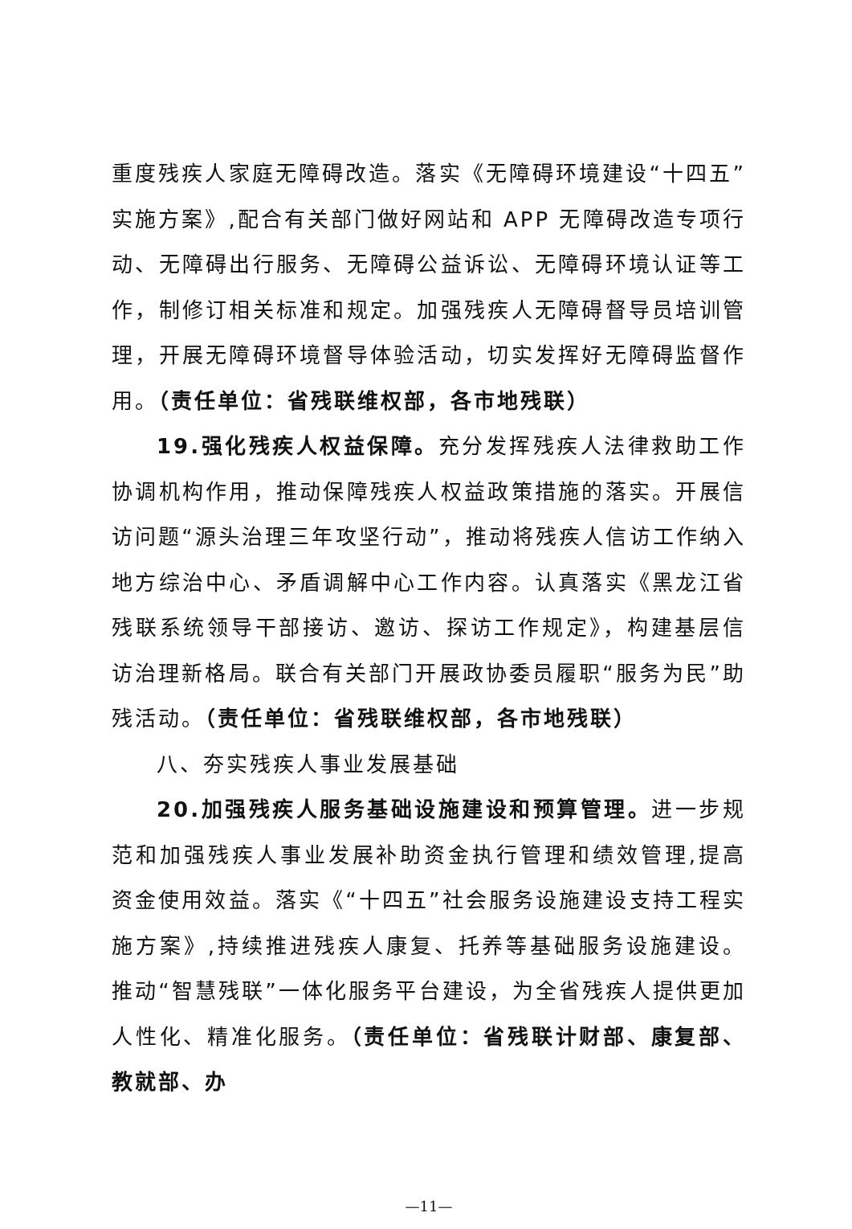重度残疾人家庭无障碍改造。落实《无障碍环境建设“十四五”实施方案》,配合有关部门做好网站和 APP 无障碍改造专项行动、无障碍出行服务、无障碍公益诉讼、无障碍环境认证等工作，制修订相关标准和规定。加强残疾人无障碍督导员培训管理，开展无障碍环境督导体验活动，切实发挥好无障碍监督作用。（责任单位：省残联维权部，各市地残联）
19.强化残疾人权益保障。充分发挥残疾人法律救助工作协调机构作用，推动保障残疾人权益政策措施的落实。开展信访问题“源头治理三年攻坚行动”，推动将残疾人信访工作纳入地方综治中心、矛盾调解中心工作内容。认真落实《黑龙江省残联系统领导干部接访、邀访、探访工作规定》，构建基层信访治理新格局。联合有关部门开展政协委员履职“服务为民”助残活动。（责任单位：省残联维权部，各市地残联）
八、夯实残疾人事业发展基础
20.加强残疾人服务基础设施建设和预算管理。进一步规范和加强残疾人事业发展补助资金执行管理和绩效管理,提高资金使用效益。落实《“十四五”社会服务设施建设支持工程实施方案》,持续推进残疾人康复、托养等基础服务设施建设。推动“智慧残联”一体化服务平台建设，为全省残疾人提供更加人性化、精准化服务。（责任单位：省残联计财部、康复部、教就部、办
—11—